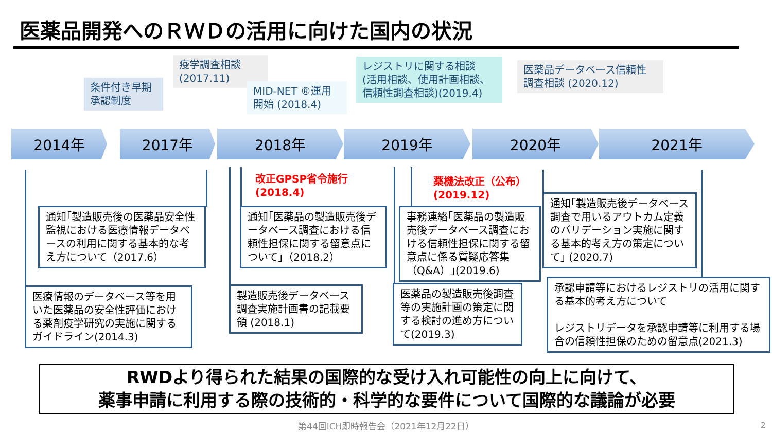医薬品開発へのＲＷＤの活用に向けた国内の状況
条件付き早期
承認制度
疫学調査相談
(2017.11)
MID-NET ®運用
開始 (2018.4)
レジストリに関する相談
(活用相談、使用計画相談、
信頼性調査相談)(2019.4)
医薬品データベース信頼性
調査相談 (2020.12)
2014年 2017年 2018年 2019年 2020年 2021年
改正GPSP省令施行
(2018.4)
薬機法改正（公布）
(2019.12)
通知｢製造販売後の医薬品安全性監視における医療情報データベースの利用に関する基本的な考え方について（2017.6）
通知｢医薬品の製造販売後データベース調査における信頼性担保に関する留意点について｣（2018.2）
事務連絡｢医薬品の製造販売後データベース調査における信頼性担保に関する留意点に係る質疑応答集（Q&A）｣(2019.6)
通知｢製造販売後データベース調査で用いるアウトカム定義のバリデーション実施に関する基本的考え方の策定について｣ (2020.7)
医療情報のデータベース等を用いた医薬品の安全性評価における薬剤疫学研究の実施に関するガイドライン(2014.3)
製造販売後データベース調査実施計画書の記載要領 (2018.1)
医薬品の製造販売後調査等の実施計画の策定に関する検討の進め方について(2019.3)
承認申請等におけるレジストリの活用に関する基本的考え方について
レジストリデータを承認申請等に利用する場合の信頼性担保のための留意点(2021.3)
RWDより得られた結果の国際的な受け入れ可能性の向上に向けて、
薬事申請に利用する際の技術的・科学的な要件について国際的な議論が必要
第44回ICH即時報告会（2021年12月22日） 2